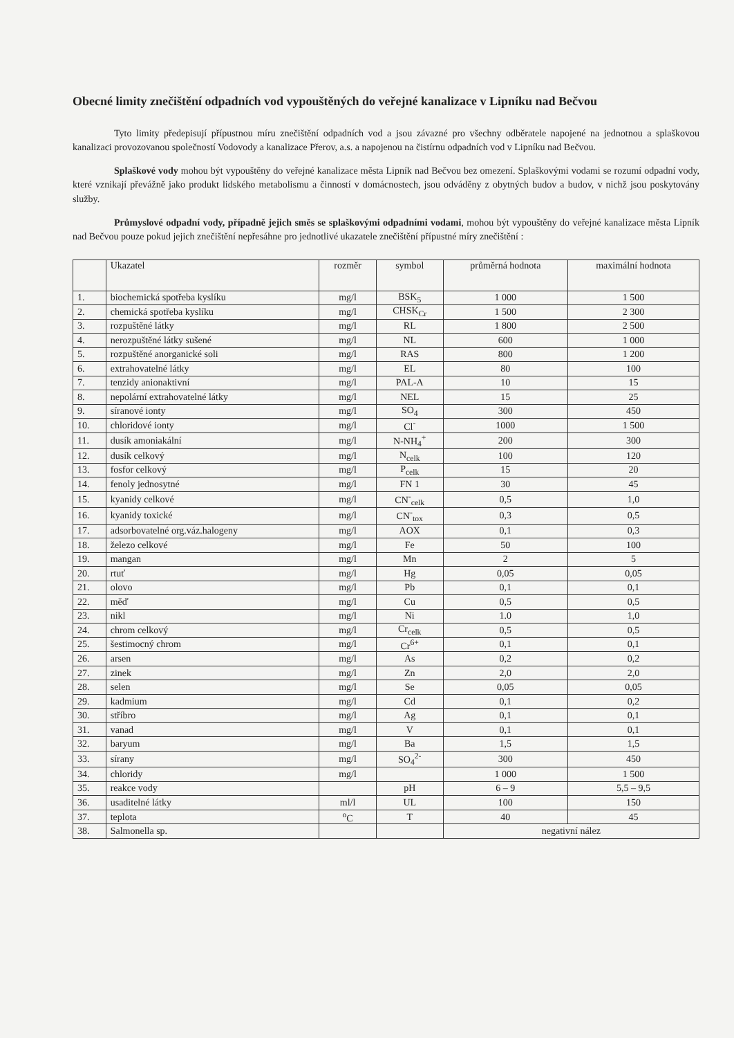Obecné limity znečištění odpadních vod vypouštěných do veřejné kanalizace v Lipníku nad Bečvou
Tyto limity předepisují přípustnou míru znečištění odpadních vod a jsou závazné pro všechny odběratele napojené na jednotnou a splaškovou kanalizaci provozovanou společností Vodovody a kanalizace Přerov, a.s. a napojenou na čistírnu odpadních vod v Lipníku nad Bečvou.
Splaškové vody mohou být vypouštěny do veřejné kanalizace města Lipník nad Bečvou bez omezení. Splaškovými vodami se rozumí odpadní vody, které vznikají převážně jako produkt lidského metabolismu a činností v domácnostech, jsou odváděny z obytných budov a budov, v nichž jsou poskytovány služby.
Průmyslové odpadní vody, případně jejich směs se splaškovými odpadními vodami, mohou být vypouštěny do veřejné kanalizace města Lipník nad Bečvou pouze pokud jejich znečištění nepřesáhne pro jednotlivé ukazatele znečištění přípustné míry znečištění :
| | Ukazatel | rozměr | symbol | průměrná hodnota | maximální hodnota |
| --- | --- | --- | --- | --- | --- |
| 1. | biochemická spotřeba kyslíku | mg/l | BSK<sub>5</sub> | 1 000 | 1 500 |
| 2. | chemická spotřeba kyslíku | mg/l | CHSK<sub>Cr</sub> | 1 500 | 2 300 |
| 3. | rozpuštěné látky | mg/l | RL | 1 800 | 2 500 |
| 4. | nerozpuštěné látky sušené | mg/l | NL | 600 | 1 000 |
| 5. | rozpuštěné anorganické soli | mg/l | RAS | 800 | 1 200 |
| 6. | extrahovatelné látky | mg/l | EL | 80 | 100 |
| 7. | tenzidy anionaktivní | mg/l | PAL-A | 10 | 15 |
| 8. | nepolární extrahovatelné látky | mg/l | NEL | 15 | 25 |
| 9. | síranové ionty | mg/l | SO<sub>4</sub> | 300 | 450 |
| 10. | chloridové ionty | mg/l | Cl<sup>-</sup> | 1000 | 1 500 |
| 11. | dusík amoniakální | mg/l | N-NH<sub>4</sub><sup>+</sup> | 200 | 300 |
| 12. | dusík celkový | mg/l | N<sub>celk</sub> | 100 | 120 |
| 13. | fosfor celkový | mg/l | P<sub>celk</sub> | 15 | 20 |
| 14. | fenoly jednosytné | mg/l | FN 1 | 30 | 45 |
| 15. | kyanidy celkové | mg/l | CN<sup>-</sup><sub>celk</sub> | 0,5 | 1,0 |
| 16. | kyanidy toxické | mg/l | CN<sup>-</sup><sub>tox</sub> | 0,3 | 0,5 |
| 17. | adsorbovatelné org.váz.halogeny | mg/l | AOX | 0,1 | 0,3 |
| 18. | železo celkové | mg/l | Fe | 50 | 100 |
| 19. | mangan | mg/l | Mn | 2 | 5 |
| 20. | rtuť | mg/l | Hg | 0,05 | 0,05 |
| 21. | olovo | mg/l | Pb | 0,1 | 0,1 |
| 22. | měď | mg/l | Cu | 0,5 | 0,5 |
| 23. | nikl | mg/l | Ni | 1.0 | 1,0 |
| 24. | chrom celkový | mg/l | Cr<sub>celk</sub> | 0,5 | 0,5 |
| 25. | šestimocný chrom | mg/l | Cr<sup>6+</sup> | 0,1 | 0,1 |
| 26. | arsen | mg/l | As | 0,2 | 0,2 |
| 27. | zinek | mg/l | Zn | 2,0 | 2,0 |
| 28. | selen | mg/l | Se | 0,05 | 0,05 |
| 29. | kadmium | mg/l | Cd | 0,1 | 0,2 |
| 30. | stříbro | mg/l | Ag | 0,1 | 0,1 |
| 31. | vanad | mg/l | V | 0,1 | 0,1 |
| 32. | baryum | mg/l | Ba | 1,5 | 1,5 |
| 33. | sírany | mg/l | SO<sub>4</sub><sup>2-</sup> | 300 | 450 |
| 34. | chloridy | mg/l | | 1 000 | 1 500 |
| 35. | reakce vody | | pH | 6 – 9 | 5,5 – 9,5 |
| 36. | usaditelné látky | ml/l | UL | 100 | 150 |
| 37. | teplota | <sup>o</sup> C | T | 40 | 45 |
| 38. | Salmonella sp. | | | negativní nález | |